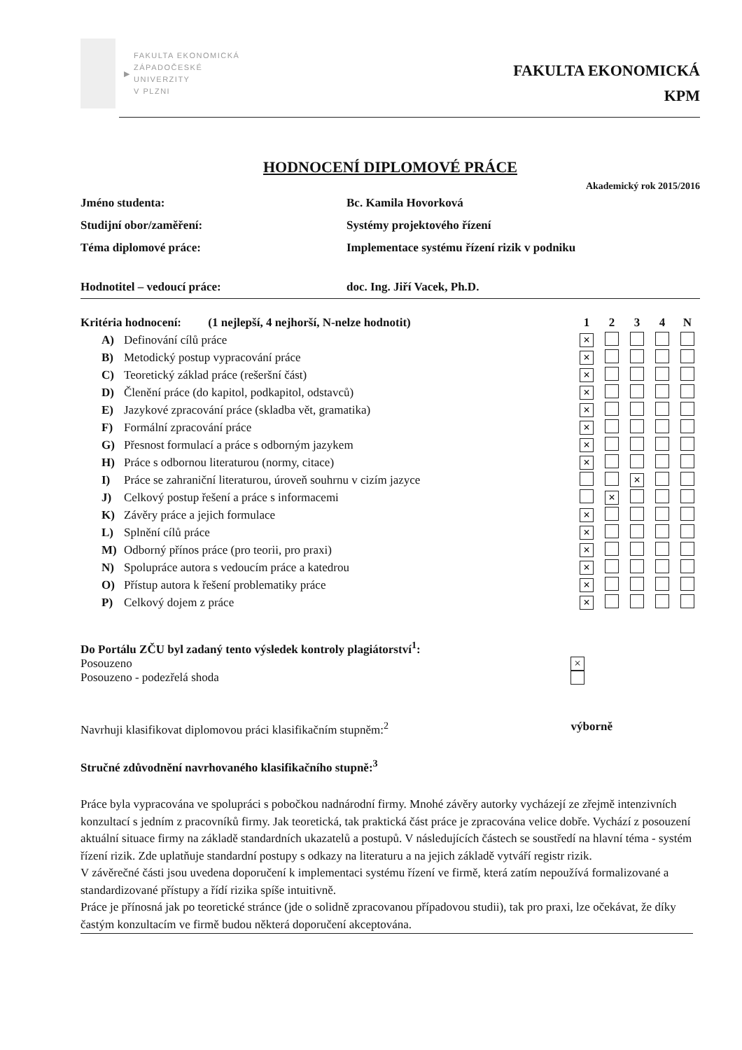▶
FAKULTA EKONOMICKÁ
ZÁPADOČESKÉ
UNIVERZITY
V PLZNI
FAKULTA EKONOMICKÁ
KPM
HODNOCENÍ DIPLOMOVÉ PRÁCE
Akademický rok 2015/2016
| Jméno studenta: | Bc. Kamila Hovorková |
| Studijní obor/zaměření: | Systémy projektového řízení |
| Téma diplomové práce: | Implementace systému řízení rizik v podniku |
| Hodnotitel – vedoucí práce: | doc. Ing. Jiří Vacek, Ph.D. |
| Kritéria hodnocení: (1 nejlepší, 4 nejhorší, N-nelze hodnotit) | | 1 | 2 | 3 | 4 | N |
| --- | --- | --- | --- | --- | --- | --- |
| A) | Definování cílů práce | × | | | | |
| B) | Metodický postup vypracování práce | × | | | | |
| C) | Teoretický základ práce (rešeršní část) | × | | | | |
| D) | Členění práce (do kapitol, podkapitol, odstavců) | × | | | | |
| E) | Jazykové zpracování práce (skladba vět, gramatika) | × | | | | |
| F) | Formální zpracování práce | × | | | | |
| G) | Přesnost formulací a práce s odborným jazykem | × | | | | |
| H) | Práce s odbornou literaturou (normy, citace) | × | | | | |
| I) | Práce se zahraniční literaturou, úroveň souhrnu v cizím jazyce | | | × | | |
| J) | Celkový postup řešení a práce s informacemi | | × | | | |
| K) | Závěry práce a jejich formulace | × | | | | |
| L) | Splnění cílů práce | × | | | | |
| M) | Odborný přínos práce (pro teorii, pro praxi) | × | | | | |
| N) | Spolupráce autora s vedoucím práce a katedrou | × | | | | |
| O) | Přístup autora k řešení problematiky práce | × | | | | |
| P) | Celkový dojem z práce | × | | | | |
Do Portálu ZČU byl zadaný tento výsledek kontroly plagiátorství<sup>1</sup>:
Posouzeno
×
Posouzeno - podezřelá shoda
Navrhuji klasifikovat diplomovou práci klasifikačním stupněm:<sup>2</sup>
výborně
Stručné zdůvodnění navrhovaného klasifikačního stupně:<sup>3</sup>
Práce byla vypracována ve spolupráci s pobočkou nadnárodní firmy. Mnohé závěry autorky vycházejí ze zřejmě intenzivních konzultací s jedním z pracovníků firmy. Jak teoretická, tak praktická část práce je zpracována velice dobře. Vychází z posouzení aktuální situace firmy na základě standardních ukazatelů a postupů. V následujících částech se soustředí na hlavní téma - systém řízení rizik. Zde uplatňuje standardní postupy s odkazy na literaturu a na jejich základě vytváří registr rizik.
V závěrečné části jsou uvedena doporučení k implementaci systému řízení ve firmě, která zatím nepoužívá formalizované a standardizované přístupy a řídí rizika spíše intuitivně.
Práce je přínosná jak po teoretické stránce (jde o solidně zpracovanou případovou studii), tak pro praxi, lze očekávat, že díky častým konzultacím ve firmě budou některá doporučení akceptována.